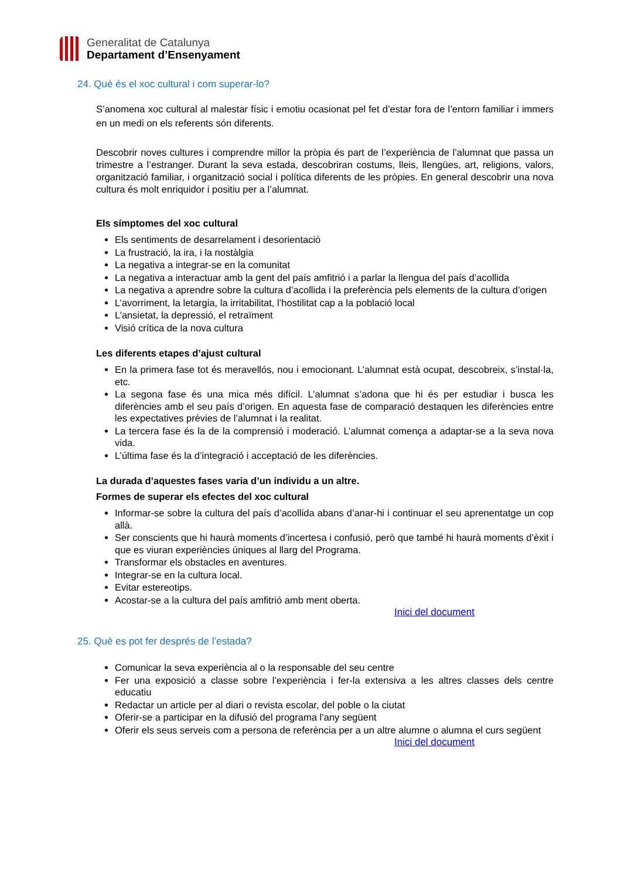Generalitat de Catalunya
Departament d’Ensenyament
24. Què és el xoc cultural i com superar-lo?
S’anomena xoc cultural al malestar físic i emotiu ocasionat pel fet d’estar fora de l’entorn familiar i immers en un medi on els referents són diferents.
Descobrir noves cultures i comprendre millor la pròpia és part de l’experiència de l’alumnat que passa un trimestre a l’estranger. Durant la seva estada, descobriran costums, lleis, llengües, art, religions, valors, organització familiar, i organització social i política diferents de les pròpies. En general descobrir una nova cultura és molt enriquidor i positiu per a l’alumnat.
Els símptomes del xoc cultural
Els sentiments de desarrelament i desorientació
La frustració, la ira, i la nostàlgia
La negativa a integrar-se en la comunitat
La negativa a interactuar amb la gent del país amfitrió i a parlar la llengua del país d’acollida
La negativa a aprendre sobre la cultura d’acollida i la preferència pels elements de la cultura d’origen
L’avorriment, la letargia, la irritabilitat, l’hostilitat cap a la població local
L’ansietat, la depressió, el retraïment
Visió crítica de la nova cultura
Les diferents etapes d’ajust cultural
En la primera fase tot és meravellós, nou i emocionant. L’alumnat està ocupat, descobreix, s’instal·la, etc.
La segona fase és una mica més difícil. L’alumnat s’adona que hi és per estudiar i busca les diferències amb el seu país d’origen. En aquesta fase de comparació destaquen les diferències entre les expectatives prèvies de l’alumnat i la realitat.
La tercera fase és la de la comprensió i moderació. L’alumnat comença a adaptar-se a la seva nova vida.
L’última fase és la d’integració i acceptació de les diferències.
La durada d’aquestes fases varia d’un individu a un altre.
Formes de superar els efectes del xoc cultural
Informar-se sobre la cultura del país d’acollida abans d’anar-hi i continuar el seu aprenentatge un cop allà.
Ser conscients que hi haurà moments d’incertesa i confusió, però que també hi haurà moments d’èxit i que es viuran experiències úniques al llarg del Programa.
Transformar els obstacles en aventures.
Integrar-se en la cultura local.
Evitar estereotips.
Acostar-se a la cultura del país amfitrió amb ment oberta.
Inici del document
25. Què es pot fer després de l’estada?
Comunicar la seva experiència al o la responsable del seu centre
Fer una exposició a classe sobre l’experiència i fer-la extensiva a les altres classes dels centre educatiu
Redactar un article per al diari o revista escolar, del poble o la ciutat
Oferir-se a participar en la difusió del programa l’any següent
Oferir els seus serveis com a persona de referència per a un altre alumne o alumna el curs següent
Inici del document